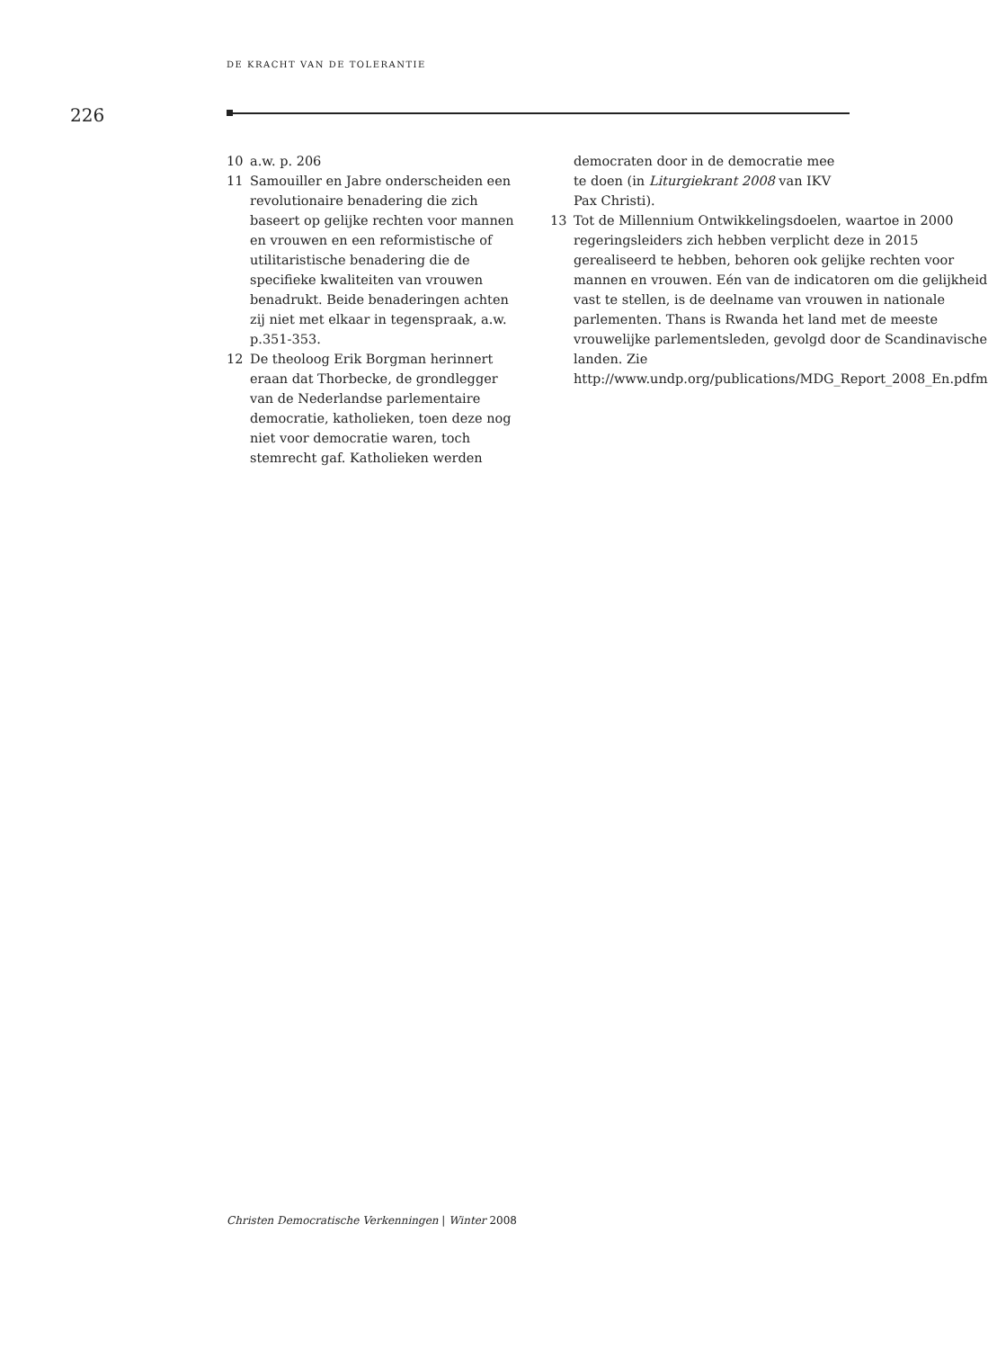DE KRACHT VAN DE TOLERANTIE
226
10 a.w. p. 206
11 Samouiller en Jabre onderscheiden een revolutionaire benadering die zich baseert op gelijke rechten voor mannen en vrouwen en een reformistische of utilitaristische benadering die de specifieke kwaliteiten van vrouwen benadrukt. Beide benaderingen achten zij niet met elkaar in tegenspraak, a.w. p.351-353.
12 De theoloog Erik Borgman herinnert eraan dat Thorbecke, de grondlegger van de Nederlandse parlementaire democratie, katholieken, toen deze nog niet voor democratie waren, toch stemrecht gaf. Katholieken werden
democraten door in de democratie mee te doen (in Liturgiekrant 2008 van IKV Pax Christi).
13 Tot de Millennium Ontwikkelingsdoelen, waartoe in 2000 regeringsleiders zich hebben verplicht deze in 2015 gerealiseerd te hebben, behoren ook gelijke rechten voor mannen en vrouwen. Eén van de indicatoren om die gelijkheid vast te stellen, is de deelname van vrouwen in nationale parlementen. Thans is Rwanda het land met de meeste vrouwelijke parlementsleden, gevolgd door de Scandinavische landen. Zie http://www.undp.org/publications/MDG_Report_2008_En.pdfm
Christen Democratische Verkenningen | Winter 2008